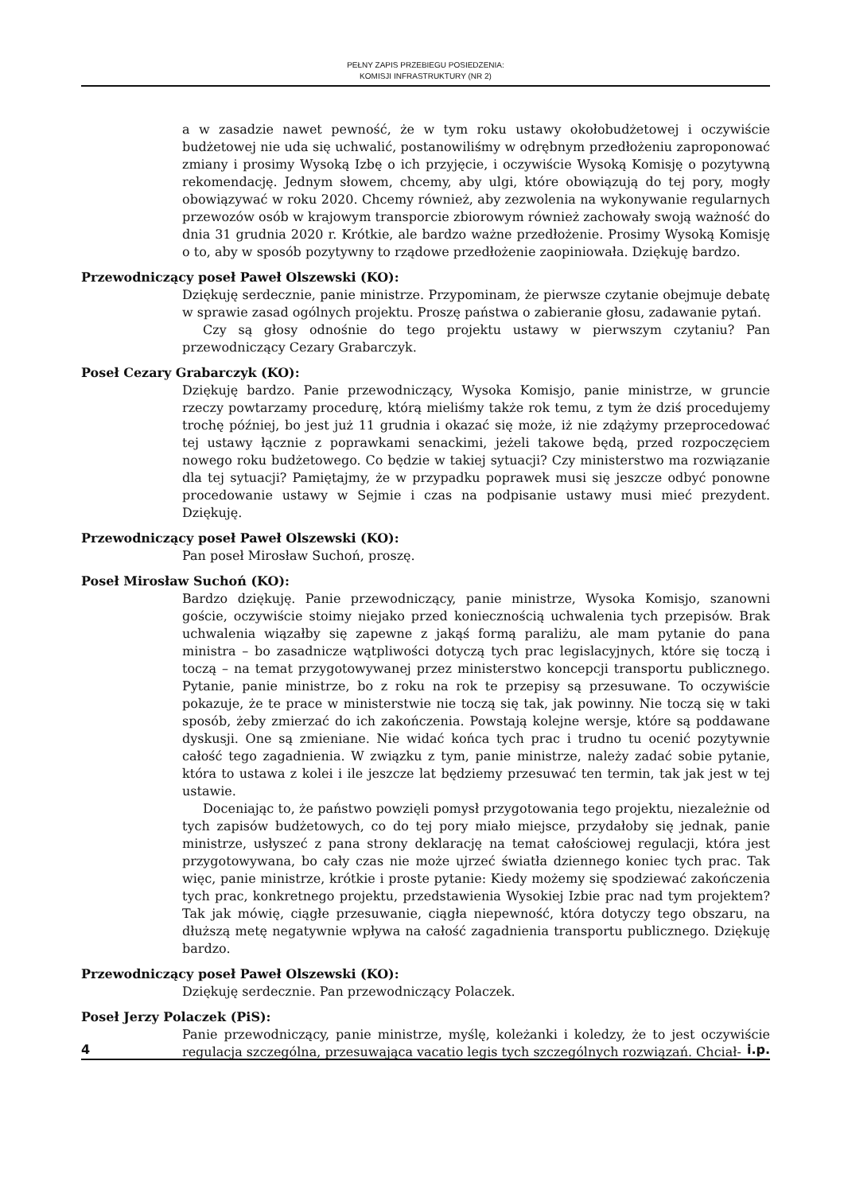PEŁNY ZAPIS PRZEBIEGU POSIEDZENIA:
KOMISJI INFRASTRUKTURY (NR 2)
a w zasadzie nawet pewność, że w tym roku ustawy okołobudżetowej i oczywiście budżetowej nie uda się uchwalić, postanowiliśmy w odrębnym przedłożeniu zaproponować zmiany i prosimy Wysoką Izbę o ich przyjęcie, i oczywiście Wysoką Komisję o pozytywną rekomendację. Jednym słowem, chcemy, aby ulgi, które obowiązują do tej pory, mogły obowiązywać w roku 2020. Chcemy również, aby zezwolenia na wykonywanie regularnych przewozów osób w krajowym transporcie zbiorowym również zachowały swoją ważność do dnia 31 grudnia 2020 r. Krótkie, ale bardzo ważne przedłożenie. Prosimy Wysoką Komisję o to, aby w sposób pozytywny to rządowe przedłożenie zaopiniowała. Dziękuję bardzo.
Przewodniczący poseł Paweł Olszewski (KO):
Dziękuję serdecznie, panie ministrze. Przypominam, że pierwsze czytanie obejmuje debatę w sprawie zasad ogólnych projektu. Proszę państwa o zabieranie głosu, zadawanie pytań.
Czy są głosy odnośnie do tego projektu ustawy w pierwszym czytaniu? Pan przewodniczący Cezary Grabarczyk.
Poseł Cezary Grabarczyk (KO):
Dziękuję bardzo. Panie przewodniczący, Wysoka Komisjo, panie ministrze, w gruncie rzeczy powtarzamy procedurę, którą mieliśmy także rok temu, z tym że dziś procedujemy trochę później, bo jest już 11 grudnia i okazać się może, iż nie zdążymy przeprocedować tej ustawy łącznie z poprawkami senackimi, jeżeli takowe będą, przed rozpoczęciem nowego roku budżetowego. Co będzie w takiej sytuacji? Czy ministerstwo ma rozwiązanie dla tej sytuacji? Pamiętajmy, że w przypadku poprawek musi się jeszcze odbyć ponowne procedowanie ustawy w Sejmie i czas na podpisanie ustawy musi mieć prezydent. Dziękuję.
Przewodniczący poseł Paweł Olszewski (KO):
Pan poseł Mirosław Suchoń, proszę.
Poseł Mirosław Suchoń (KO):
Bardzo dziękuję. Panie przewodniczący, panie ministrze, Wysoka Komisjo, szanowni goście, oczywiście stoimy niejako przed koniecznością uchwalenia tych przepisów. Brak uchwalenia wiązałby się zapewne z jakąś formą paraliżu, ale mam pytanie do pana ministra – bo zasadnicze wątpliwości dotyczą tych prac legislacyjnych, które się toczą i toczą – na temat przygotowywanej przez ministerstwo koncepcji transportu publicznego. Pytanie, panie ministrze, bo z roku na rok te przepisy są przesuwane. To oczywiście pokazuje, że te prace w ministerstwie nie toczą się tak, jak powinny. Nie toczą się w taki sposób, żeby zmierzać do ich zakończenia. Powstają kolejne wersje, które są poddawane dyskusji. One są zmieniane. Nie widać końca tych prac i trudno tu ocenić pozytywnie całość tego zagadnienia. W związku z tym, panie ministrze, należy zadać sobie pytanie, która to ustawa z kolei i ile jeszcze lat będziemy przesuwać ten termin, tak jak jest w tej ustawie.
Doceniając to, że państwo powzięli pomysł przygotowania tego projektu, niezależnie od tych zapisów budżetowych, co do tej pory miało miejsce, przydałoby się jednak, panie ministrze, usłyszeć z pana strony deklarację na temat całościowej regulacji, która jest przygotowywana, bo cały czas nie może ujrzeć światła dziennego koniec tych prac. Tak więc, panie ministrze, krótkie i proste pytanie: Kiedy możemy się spodziewać zakończenia tych prac, konkretnego projektu, przedstawienia Wysokiej Izbie prac nad tym projektem? Tak jak mówię, ciągłe przesuwanie, ciągła niepewność, która dotyczy tego obszaru, na dłuższą metę negatywnie wpływa na całość zagadnienia transportu publicznego. Dziękuję bardzo.
Przewodniczący poseł Paweł Olszewski (KO):
Dziękuję serdecznie. Pan przewodniczący Polaczek.
Poseł Jerzy Polaczek (PiS):
Panie przewodniczący, panie ministrze, myślę, koleżanki i koledzy, że to jest oczywiście regulacja szczególna, przesuwająca vacatio legis tych szczególnych rozwiązań. Chciał-
4 i.p.